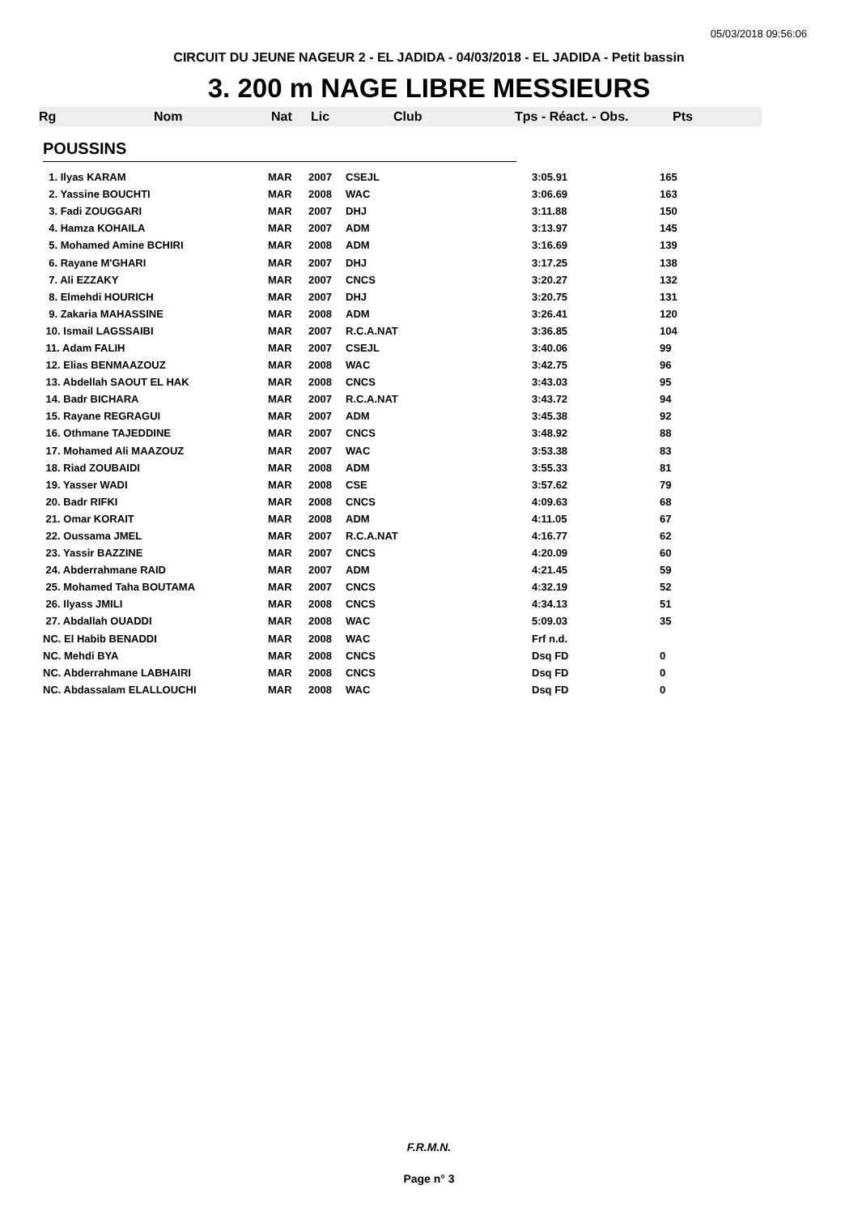05/03/2018 09:56:06
CIRCUIT DU JEUNE NAGEUR 2 - EL JADIDA - 04/03/2018 - EL JADIDA - Petit bassin
3. 200 m NAGE LIBRE MESSIEURS
Rg Nom Nat Lic Club Tps - Réact. - Obs. Pts
POUSSINS
| 1. Ilyas KARAM | MAR | 2007 | CSEJL | 3:05.91 | 165 |
| 2. Yassine BOUCHTI | MAR | 2008 | WAC | 3:06.69 | 163 |
| 3. Fadi ZOUGGARI | MAR | 2007 | DHJ | 3:11.88 | 150 |
| 4. Hamza KOHAILA | MAR | 2007 | ADM | 3:13.97 | 145 |
| 5. Mohamed Amine BCHIRI | MAR | 2008 | ADM | 3:16.69 | 139 |
| 6. Rayane M'GHARI | MAR | 2007 | DHJ | 3:17.25 | 138 |
| 7. Ali EZZAKY | MAR | 2007 | CNCS | 3:20.27 | 132 |
| 8. Elmehdi HOURICH | MAR | 2007 | DHJ | 3:20.75 | 131 |
| 9. Zakaria MAHASSINE | MAR | 2008 | ADM | 3:26.41 | 120 |
| 10. Ismail LAGSSAIBI | MAR | 2007 | R.C.A.NAT | 3:36.85 | 104 |
| 11. Adam FALIH | MAR | 2007 | CSEJL | 3:40.06 | 99 |
| 12. Elias BENMAAZOUZ | MAR | 2008 | WAC | 3:42.75 | 96 |
| 13. Abdellah SAOUT EL HAK | MAR | 2008 | CNCS | 3:43.03 | 95 |
| 14. Badr BICHARA | MAR | 2007 | R.C.A.NAT | 3:43.72 | 94 |
| 15. Rayane REGRAGUI | MAR | 2007 | ADM | 3:45.38 | 92 |
| 16. Othmane TAJEDDINE | MAR | 2007 | CNCS | 3:48.92 | 88 |
| 17. Mohamed Ali MAAZOUZ | MAR | 2007 | WAC | 3:53.38 | 83 |
| 18. Riad ZOUBAIDI | MAR | 2008 | ADM | 3:55.33 | 81 |
| 19. Yasser WADI | MAR | 2008 | CSE | 3:57.62 | 79 |
| 20. Badr RIFKI | MAR | 2008 | CNCS | 4:09.63 | 68 |
| 21. Omar KORAIT | MAR | 2008 | ADM | 4:11.05 | 67 |
| 22. Oussama JMEL | MAR | 2007 | R.C.A.NAT | 4:16.77 | 62 |
| 23. Yassir BAZZINE | MAR | 2007 | CNCS | 4:20.09 | 60 |
| 24. Abderrahmane RAID | MAR | 2007 | ADM | 4:21.45 | 59 |
| 25. Mohamed Taha BOUTAMA | MAR | 2007 | CNCS | 4:32.19 | 52 |
| 26. Ilyass JMILI | MAR | 2008 | CNCS | 4:34.13 | 51 |
| 27. Abdallah OUADDI | MAR | 2008 | WAC | 5:09.03 | 35 |
| NC. El Habib BENADDI | MAR | 2008 | WAC | Frf n.d. | |
| NC. Mehdi BYA | MAR | 2008 | CNCS | Dsq FD | 0 |
| NC. Abderrahmane LABHAIRI | MAR | 2008 | CNCS | Dsq FD | 0 |
| NC. Abdassalam ELALLOUCHI | MAR | 2008 | WAC | Dsq FD | 0 |
F.R.M.N.
Page n° 3